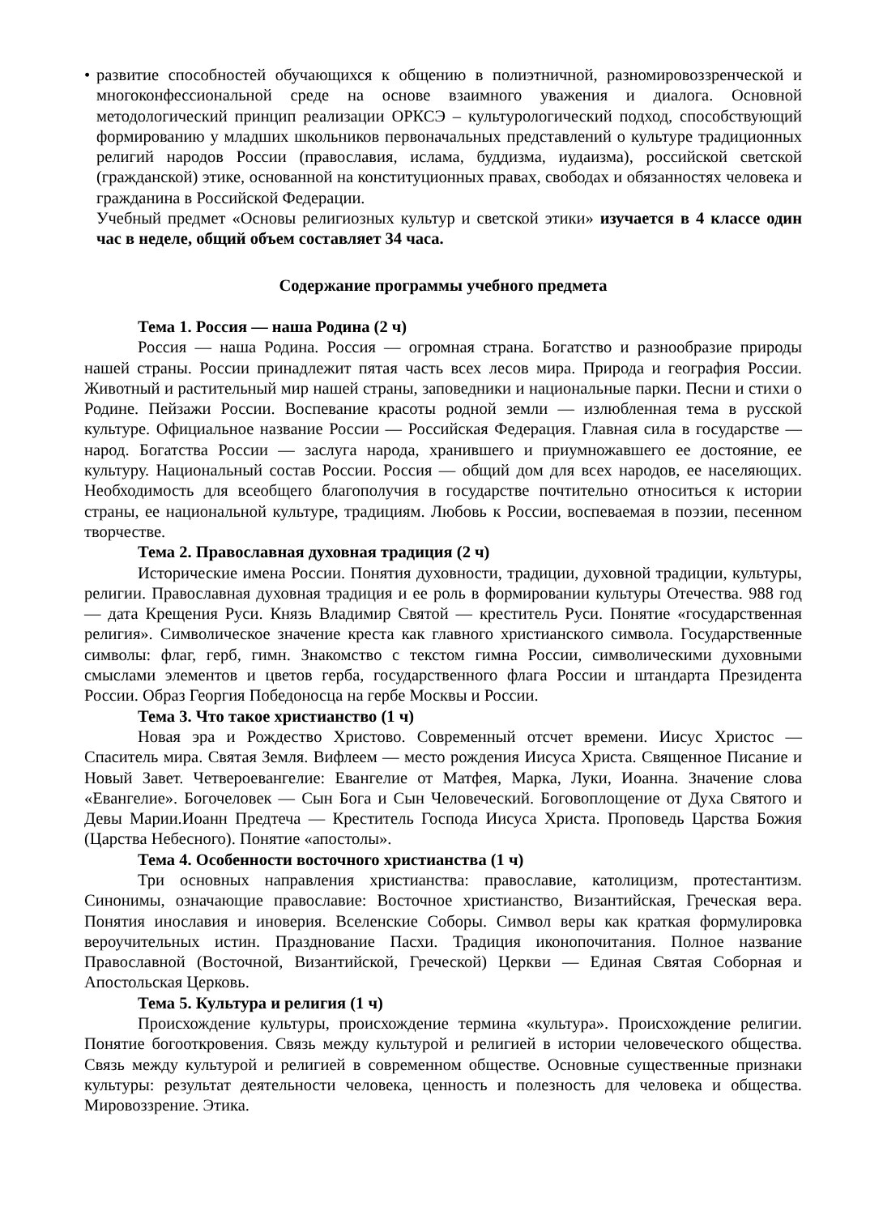• развитие способностей обучающихся к общению в полиэтничной, разномировоззренческой и многоконфессиональной среде на основе взаимного уважения и диалога. Основной методологический принцип реализации ОРКСЭ – культурологический подход, способствующий формированию у младших школьников первоначальных представлений о культуре традиционных религий народов России (православия, ислама, буддизма, иудаизма), российской светской (гражданской) этике, основанной на конституционных правах, свободах и обязанностях человека и гражданина в Российской Федерации.
Учебный предмет «Основы религиозных культур и светской этики» изучается в 4 классе один час в неделе, общий объем составляет 34 часа.
Содержание программы учебного предмета
Тема 1. Россия — наша Родина (2 ч)
Россия — наша Родина. Россия — огромная страна. Богатство и разнообразие природы нашей страны. России принадлежит пятая часть всех лесов мира. Природа и география России. Животный и растительный мир нашей страны, заповедники и национальные парки. Песни и стихи о Родине. Пейзажи России. Воспевание красоты родной земли — излюбленная тема в русской культуре. Официальное название России — Российская Федерация. Главная сила в государстве — народ. Богатства России — заслуга народа, хранившего и приумножавшего ее достояние, ее культуру. Национальный состав России. Россия — общий дом для всех народов, ее населяющих. Необходимость для всеобщего благополучия в государстве почтительно относиться к истории страны, ее национальной культуре, традициям. Любовь к России, воспеваемая в поэзии, песенном творчестве.
Тема 2. Православная духовная традиция (2 ч)
Исторические имена России. Понятия духовности, традиции, духовной традиции, культуры, религии. Православная духовная традиция и ее роль в формировании культуры Отечества. 988 год — дата Крещения Руси. Князь Владимир Святой — креститель Руси. Понятие «государственная религия». Символическое значение креста как главного христианского символа. Государственные символы: флаг, герб, гимн. Знакомство с текстом гимна России, символическими духовными смыслами элементов и цветов герба, государственного флага России и штандарта Президента России. Образ Георгия Победоносца на гербе Москвы и России.
Тема 3. Что такое христианство (1 ч)
Новая эра и Рождество Христово. Современный отсчет времени. Иисус Христос — Спаситель мира. Святая Земля. Вифлеем — место рождения Иисуса Христа. Священное Писание и Новый Завет. Четвероевангелие: Евангелие от Матфея, Марка, Луки, Иоанна. Значение слова «Евангелие». Богочеловек — Сын Бога и Сын Человеческий. Боговоплощение от Духа Святого и Девы Марии.Иоанн Предтеча — Креститель Господа Иисуса Христа. Проповедь Царства Божия (Царства Небесного). Понятие «апостолы».
Тема 4. Особенности восточного христианства (1 ч)
Три основных направления христианства: православие, католицизм, протестантизм. Синонимы, означающие православие: Восточное христианство, Византийская, Греческая вера. Понятия инославия и иноверия. Вселенские Соборы. Символ веры как краткая формулировка вероучительных истин. Празднование Пасхи. Традиция иконопочитания. Полное название Православной (Восточной, Византийской, Греческой) Церкви — Единая Святая Соборная и Апостольская Церковь.
Тема 5. Культура и религия (1 ч)
Происхождение культуры, происхождение термина «культура». Происхождение религии. Понятие богооткровения. Связь между культурой и религией в истории человеческого общества. Связь между культурой и религией в современном обществе. Основные существенные признаки культуры: результат деятельности человека, ценность и полезность для человека и общества. Мировоззрение. Этика.